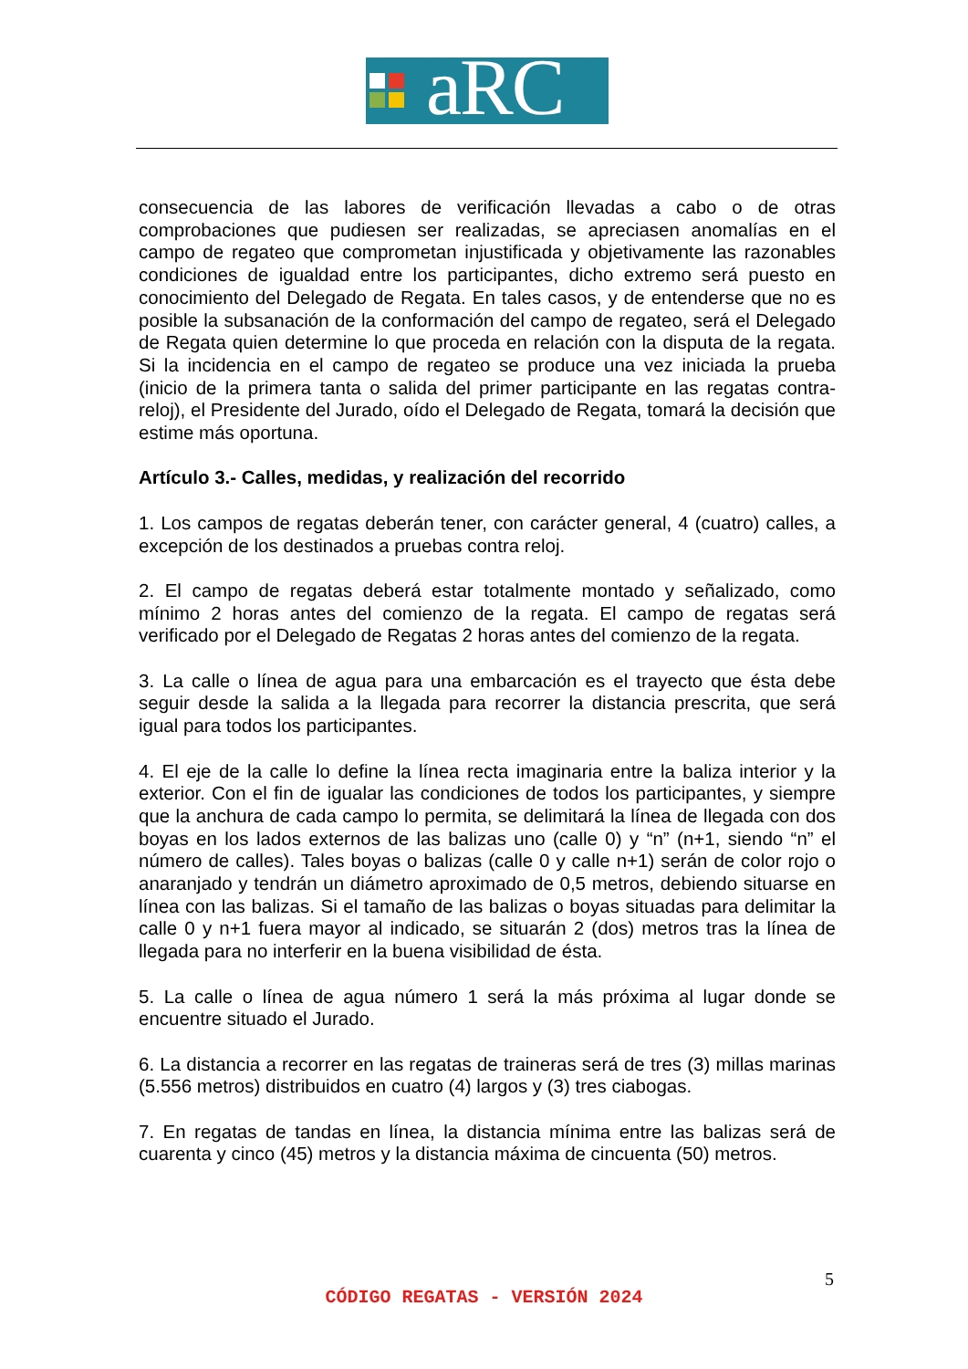aRC
consecuencia de las labores de verificación llevadas a cabo o de otras comprobaciones que pudiesen ser realizadas, se apreciasen anomalías en el campo de regateo que comprometan injustificada y objetivamente las razonables condiciones de igualdad entre los participantes, dicho extremo será puesto en conocimiento del Delegado de Regata. En tales casos, y de entenderse que no es posible la subsanación de la conformación del campo de regateo, será el Delegado de Regata quien determine lo que proceda en relación con la disputa de la regata. Si la incidencia en el campo de regateo se produce una vez iniciada la prueba (inicio de la primera tanta o salida del primer participante en las regatas contra-reloj), el Presidente del Jurado, oído el Delegado de Regata, tomará la decisión que estime más oportuna.
Artículo 3.- Calles, medidas, y realización del recorrido
1. Los campos de regatas deberán tener, con carácter general, 4 (cuatro) calles, a excepción de los destinados a pruebas contra reloj.
2. El campo de regatas deberá estar totalmente montado y señalizado, como mínimo 2 horas antes del comienzo de la regata. El campo de regatas será verificado por el Delegado de Regatas 2 horas antes del comienzo de la regata.
3. La calle o línea de agua para una embarcación es el trayecto que ésta debe seguir desde la salida a la llegada para recorrer la distancia prescrita, que será igual para todos los participantes.
4. El eje de la calle lo define la línea recta imaginaria entre la baliza interior y la exterior. Con el fin de igualar las condiciones de todos los participantes, y siempre que la anchura de cada campo lo permita, se delimitará la línea de llegada con dos boyas en los lados externos de las balizas uno (calle 0) y “n” (n+1, siendo “n” el número de calles). Tales boyas o balizas (calle 0 y calle n+1) serán de color rojo o anaranjado y tendrán un diámetro aproximado de 0,5 metros, debiendo situarse en línea con las balizas. Si el tamaño de las balizas o boyas situadas para delimitar la calle 0 y n+1 fuera mayor al indicado, se situarán 2 (dos) metros tras la línea de llegada para no interferir en la buena visibilidad de ésta.
5. La calle o línea de agua número 1 será la más próxima al lugar donde se encuentre situado el Jurado.
6. La distancia a recorrer en las regatas de traineras será de tres (3) millas marinas (5.556 metros) distribuidos en cuatro (4) largos y (3) tres ciabogas.
7. En regatas de tandas en línea, la distancia mínima entre las balizas será de cuarenta y cinco (45) metros y la distancia máxima de cincuenta (50) metros.
5
CÓDIGO REGATAS - VERSIÓN 2024